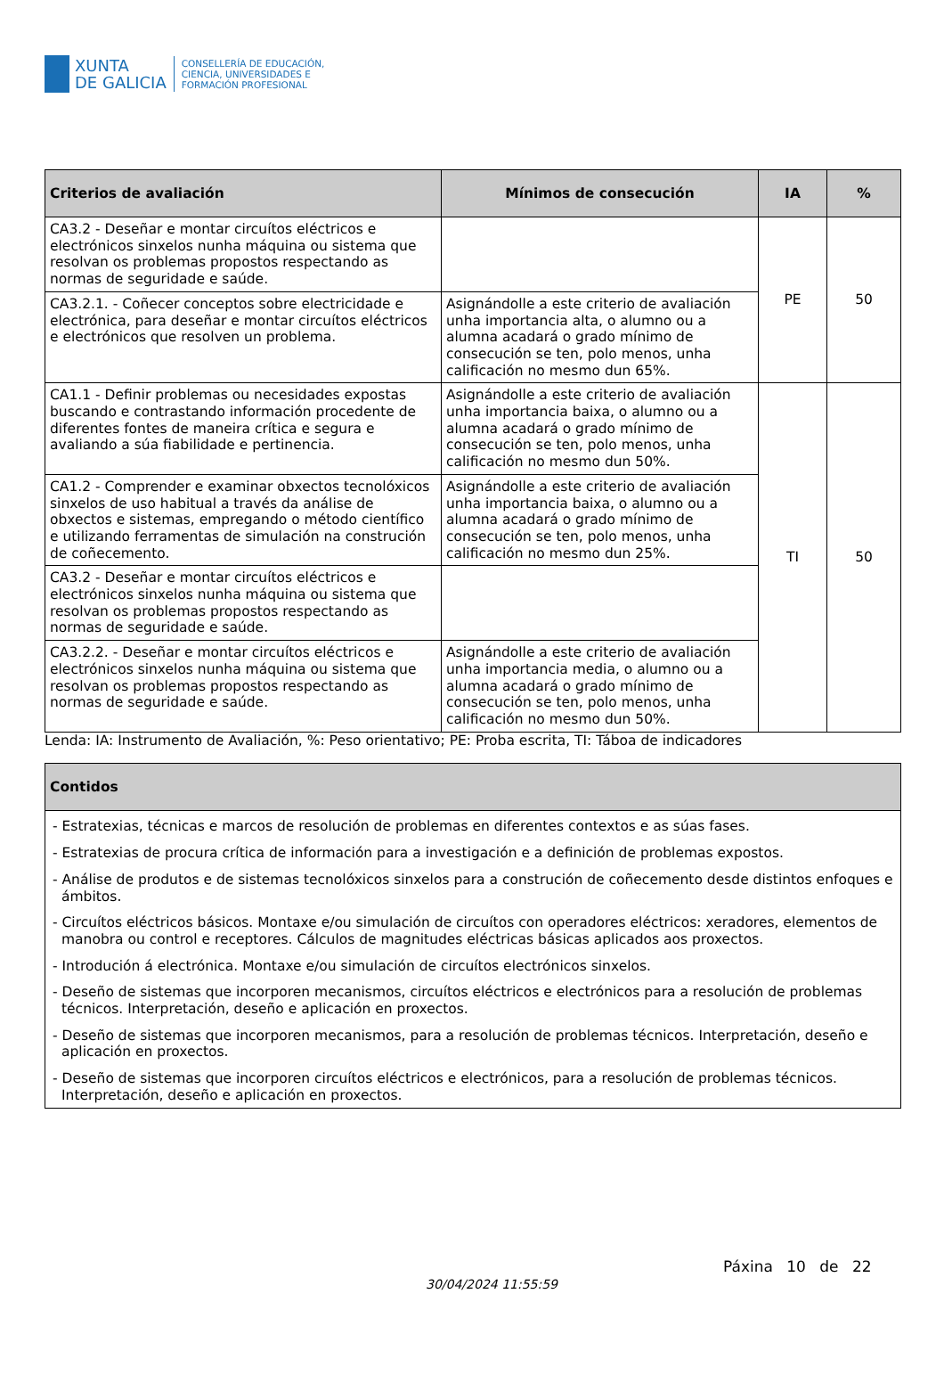XUNTA
DE GALICIA
CONSELLERÍA DE EDUCACIÓN,
CIENCIA, UNIVERSIDADES E
FORMACIÓN PROFESIONAL
| Criterios de avaliación | Mínimos de consecución | IA | % |
| --- | --- | --- | --- |
| CA3.2 - Deseñar e montar circuítos eléctricos e electrónicos sinxelos nunha máquina ou sistema que resolvan os problemas propostos respectando as normas de seguridade e saúde. | | PE | 50 |
| CA3.2.1. - Coñecer conceptos sobre electricidade e electrónica, para deseñar e montar circuítos eléctricos e electrónicos que resolven un problema. | Asignándolle a este criterio de avaliación unha importancia alta, o alumno ou a alumna acadará o grado mínimo de consecución se ten, polo menos, unha calificación no mesmo dun 65%. | | |
| CA1.1 - Definir problemas ou necesidades expostas buscando e contrastando información procedente de diferentes fontes de maneira crítica e segura e avaliando a súa fiabilidade e pertinencia. | Asignándolle a este criterio de avaliación unha importancia baixa, o alumno ou a alumna acadará o grado mínimo de consecución se ten, polo menos, unha calificación no mesmo dun 50%. | TI | 50 |
| CA1.2 - Comprender e examinar obxectos tecnolóxicos sinxelos de uso habitual a través da análise de obxectos e sistemas, empregando o método científico e utilizando ferramentas de simulación na construción de coñecemento. | Asignándolle a este criterio de avaliación unha importancia baixa, o alumno ou a alumna acadará o grado mínimo de consecución se ten, polo menos, unha calificación no mesmo dun 25%. | | |
| CA3.2 - Deseñar e montar circuítos eléctricos e electrónicos sinxelos nunha máquina ou sistema que resolvan os problemas propostos respectando as normas de seguridade e saúde. | | | |
| CA3.2.2. - Deseñar e montar circuítos eléctricos e electrónicos sinxelos nunha máquina ou sistema que resolvan os problemas propostos respectando as normas de seguridade e saúde. | Asignándolle a este criterio de avaliación unha importancia media, o alumno ou a alumna acadará o grado mínimo de consecución se ten, polo menos, unha calificación no mesmo dun 50%. | | |
Lenda: IA: Instrumento de Avaliación, %: Peso orientativo; PE: Proba escrita, TI: Táboa de indicadores
| Contidos |
| --- |
| - Estratexias, técnicas e marcos de resolución de problemas en diferentes contextos e as súas fases. - Estratexias de procura crítica de información para a investigación e a definición de problemas expostos. - Análise de produtos e de sistemas tecnolóxicos sinxelos para a construción de coñecemento desde distintos enfoques e ámbitos. - Circuítos eléctricos básicos. Montaxe e/ou simulación de circuítos con operadores eléctricos: xeradores, elementos de manobra ou control e receptores. Cálculos de magnitudes eléctricas básicas aplicados aos proxectos. - Introdución á electrónica. Montaxe e/ou simulación de circuítos electrónicos sinxelos. - Deseño de sistemas que incorporen mecanismos, circuítos eléctricos e electrónicos para a resolución de problemas técnicos. Interpretación, deseño e aplicación en proxectos. - Deseño de sistemas que incorporen mecanismos, para a resolución de problemas técnicos. Interpretación, deseño e aplicación en proxectos. - Deseño de sistemas que incorporen circuítos eléctricos e electrónicos, para a resolución de problemas técnicos. Interpretación, deseño e aplicación en proxectos. |
30/04/2024 11:55:59
Páxina 10 de 22